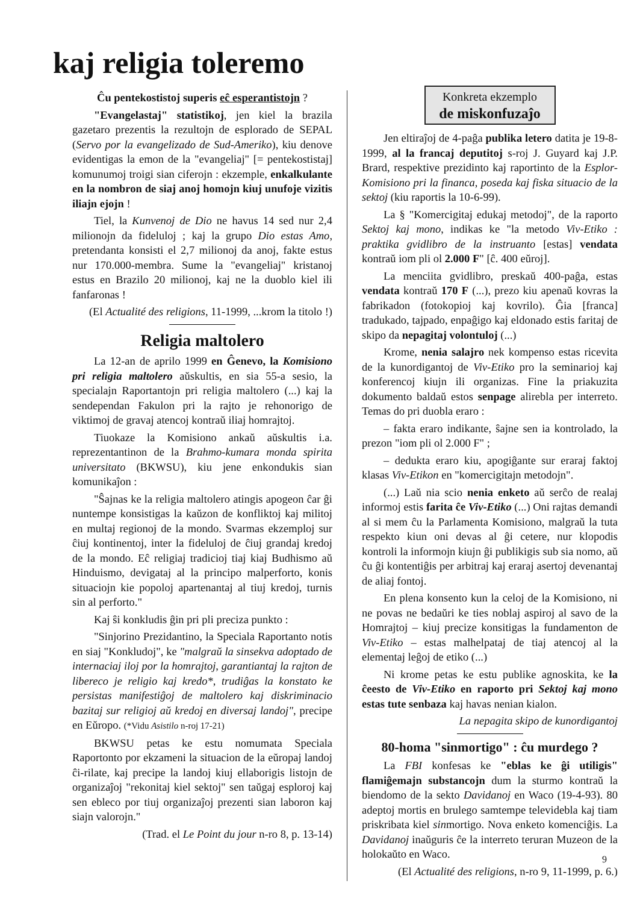kaj religia toleremo
Ĉu pentekostistoj superis eĉ esperantistojn ?
"Evangelastaj" statistikoj, jen kiel la brazila gazetaro prezentis la rezultojn de esplorado de SEPAL (Servo por la evangelizado de Sud-Ameriko), kiu denove evidentigas la emon de la "evangeliaj" [= pentekostistaj] komunumoj troigi sian ciferojn : ekzemple, enkalkulante en la nombron de siaj anoj homojn kiuj unufoje vizitis iliajn ejojn !
Tiel, la Kunvenoj de Dio ne havus 14 sed nur 2,4 milionojn da fideluloj ; kaj la grupo Dio estas Amo, pretendanta konsisti el 2,7 milionoj da anoj, fakte estus nur 170.000-membra. Sume la "evangeliaj" kristanoj estus en Brazilo 20 milionoj, kaj ne la duoblo kiel ili fanfaronas !
(El Actualité des religions, 11-1999, ...krom la titolo !)
Religia maltolero
La 12-an de aprilo 1999 en Ĝenevo, la Komisiono pri religia maltolero aŭskultis, en sia 55-a sesio, la specialajn Raportantojn pri religia maltolero (...) kaj la sendependan Fakulon pri la rajto je rehonorigo de viktimoj de gravaj atencoj kontraŭ iliaj homrajtoj.
Tiuokaze la Komisiono ankaŭ aŭskultis i.a. reprezentantinon de la Brahmo-kumara monda spirita universitato (BKWSU), kiu jene enkondukis sian komunikaĵon :
"Ŝajnas ke la religia maltolero atingis apogeon ĉar ĝi nuntempe konsistigas la kaŭzon de konfliktoj kaj militoj en multaj regionoj de la mondo. Svarmas ekzemploj sur ĉiuj kontinentoj, inter la fideluloj de ĉiuj grandaj kredoj de la mondo. Eĉ religiaj tradicioj tiaj kiaj Budhismo aŭ Hinduismo, devigataj al la principo malperforto, konis situaciojn kie popoloj apartenantaj al tiuj kredoj, turnis sin al perforto."
Kaj ŝi konkludis ĝin pri pli preciza punkto :
"Sinjorino Prezidantino, la Speciala Raportanto notis en siaj "Konkludoj", ke "malgraŭ la sinsekva adoptado de internaciaj iloj por la homrajtoj, garantiantaj la rajton de libereco je religio kaj kredo*, trudiĝas la konstato ke persistas manifestiĝoj de maltolero kaj diskriminacio bazitaj sur religioj aŭ kredoj en diversaj landoj", precipe en Eŭropo. (*Vidu Asistilo n-roj 17-21)
BKWSU petas ke estu nomumata Speciala Raportonto por ekzameni la situacion de la eŭropaj landoj ĉi-rilate, kaj precipe la landoj kiuj ellaborigis listojn de organizaĵoj "rekonitaj kiel sektoj" sen taŭgaj esploroj kaj sen ebleco por tiuj organizaĵoj prezenti sian laboron kaj siajn valorojn."
(Trad. el Le Point du jour n-ro 8, p. 13-14)
Konkreta ekzemplo
de miskonfuzaĵo
Jen eltiraĵoj de 4-paĝa publika letero datita je 19-8-1999, al la francaj deputitoj s-roj J. Guyard kaj J.P. Brard, respektive prezidinto kaj raportinto de la Esplor-Komisiono pri la financa, poseda kaj fiska situacio de la sektoj (kiu raportis la 10-6-99).
La § "Komercigitaj edukaj metodoj", de la raporto Sektoj kaj mono, indikas ke "la metodo Viv-Etiko : praktika gvidlibro de la instruanto [estas] vendata kontraŭ iom pli ol 2.000 F" [ĉ. 400 eŭroj].
La menciita gvidlibro, preskaŭ 400-paĝa, estas vendata kontraŭ 170 F (...), prezo kiu apenaŭ kovras la fabrikadon (fotokopioj kaj kovrilo). Ĝia [franca] tradukado, tajpado, enpaĝigo kaj eldonado estis faritaj de skipo da nepagitaj volontuloj (...)
Krome, nenia salajro nek kompenso estas ricevita de la kunordigantoj de Viv-Etiko pro la seminarioj kaj konferencoj kiujn ili organizas. Fine la priakuzita dokumento baldaŭ estos senpage alirebla per interreto. Temas do pri duobla eraro :
– fakta eraro indikante, ŝajne sen ia kontrolado, la prezon "iom pli ol 2.000 F" ;
– dedukta eraro kiu, apogiĝante sur eraraj faktoj klasas Viv-Etikon en "komercigitajn metodojn".
(...) Laŭ nia scio nenia enketo aŭ serĉo de realaj informoj estis farita ĉe Viv-Etiko (...) Oni rajtas demandi al si mem ĉu la Parlamenta Komisiono, malgraŭ la tuta respekto kiun oni devas al ĝi cetere, nur klopodis kontroli la informojn kiujn ĝi publikigis sub sia nomo, aŭ ĉu ĝi kontentiĝis per arbitraj kaj eraraj asertoj devenantaj de aliaj fontoj.
En plena konsento kun la celoj de la Komisiono, ni ne povas ne bedaŭri ke ties noblaj aspiroj al savo de la Homrajtoj – kiuj precize konsitigas la fundamenton de Viv-Etiko – estas malhelpataj de tiaj atencoj al la elementaj leĝoj de etiko (...)
Ni krome petas ke estu publike agnoskita, ke la ĉeesto de Viv-Etiko en raporto pri Sektoj kaj mono estas tute senbaza kaj havas nenian kialon.
La nepagita skipo de kunordigantoj
80-homa "sinmortigo" : ĉu murdego ?
La FBI konfesas ke "eblas ke ĝi utiligis" flamiĝemajn substancojn dum la sturmo kontraŭ la biendomo de la sekto Davidanoj en Waco (19-4-93). 80 adeptoj mortis en brulego samtempe televidebla kaj tiam priskribata kiel sinmortigo. Nova enketo komenciĝis. La Davidanoj inaŭguris ĉe la interreto teruran Muzeon de la holokaŭto en Waco.
(El Actualité des religions, n-ro 9, 11-1999, p. 6.)
9